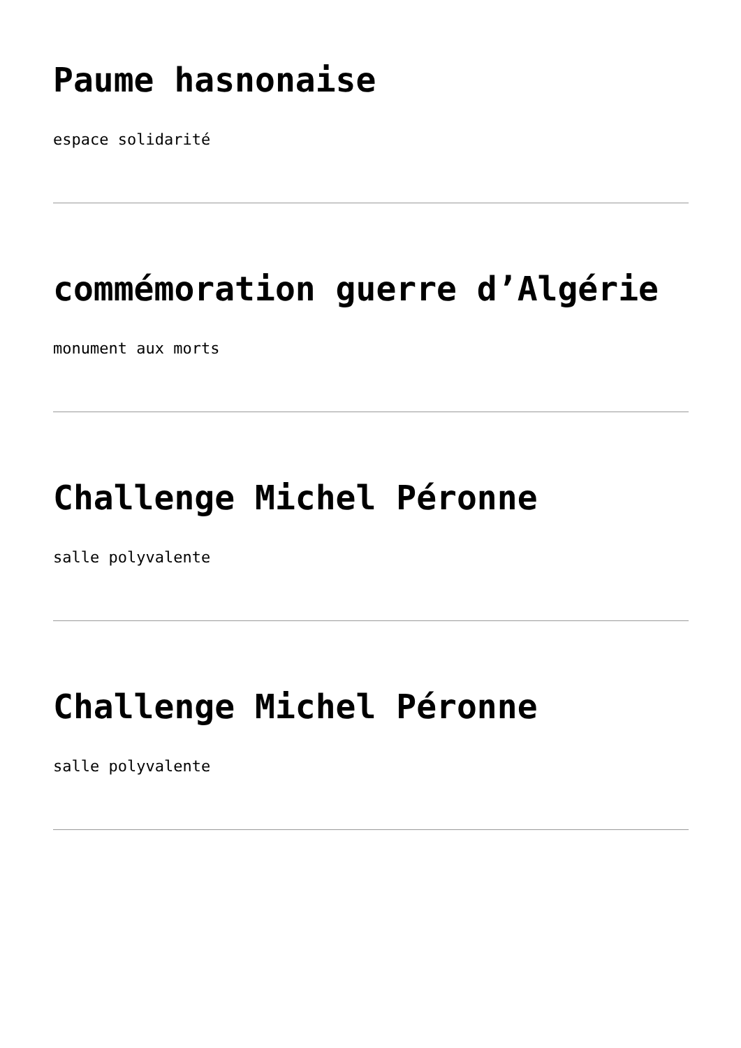Paume hasnonaise
espace solidarité
commémoration guerre d’Algérie
monument aux morts
Challenge Michel Péronne
salle polyvalente
Challenge Michel Péronne
salle polyvalente